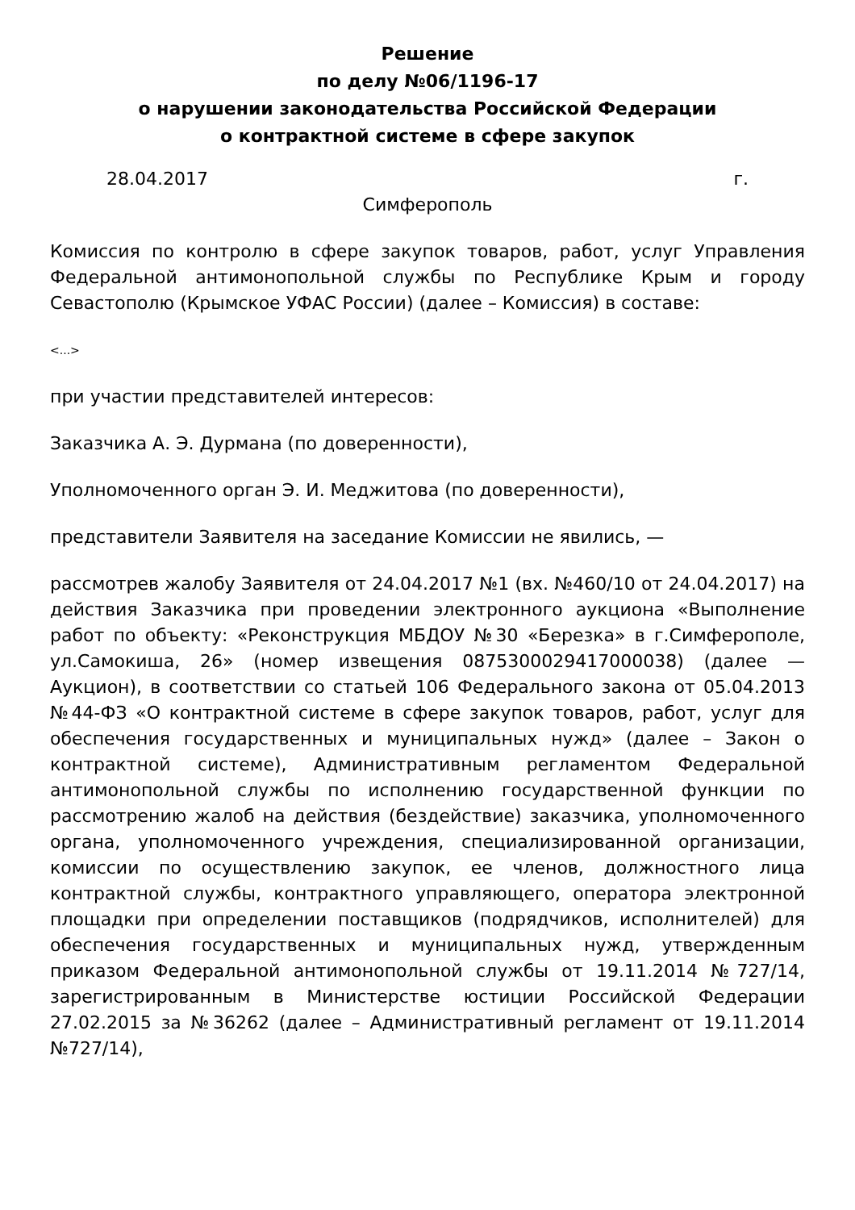Решение
по делу №06/1196-17
о нарушении законодательства Российской Федерации
о контрактной системе в сфере закупок
28.04.2017 г.
Симферополь
Комиссия по контролю в сфере закупок товаров, работ, услуг Управления Федеральной антимонопольной службы по Республике Крым и городу Севастополю (Крымское УФАС России) (далее – Комиссия) в составе:
<...>
при участии представителей интересов:
Заказчика А. Э. Дурмана (по доверенности),
Уполномоченного орган Э. И. Меджитова (по доверенности),
представители Заявителя на заседание Комиссии не явились, —
рассмотрев жалобу Заявителя от 24.04.2017 №1 (вх. №460/10 от 24.04.2017) на действия Заказчика при проведении электронного аукциона «Выполнение работ по объекту: «Реконструкция МБДОУ №30 «Березка» в г.Симферополе, ул.Самокиша, 26» (номер извещения 0875300029417000038) (далее — Аукцион), в соответствии со статьей 106 Федерального закона от 05.04.2013 №44-ФЗ «О контрактной системе в сфере закупок товаров, работ, услуг для обеспечения государственных и муниципальных нужд» (далее – Закон о контрактной системе), Административным регламентом Федеральной антимонопольной службы по исполнению государственной функции по рассмотрению жалоб на действия (бездействие) заказчика, уполномоченного органа, уполномоченного учреждения, специализированной организации, комиссии по осуществлению закупок, ее членов, должностного лица контрактной службы, контрактного управляющего, оператора электронной площадки при определении поставщиков (подрядчиков, исполнителей) для обеспечения государственных и муниципальных нужд, утвержденным приказом Федеральной антимонопольной службы от 19.11.2014 №727/14, зарегистрированным в Министерстве юстиции Российской Федерации 27.02.2015 за №36262 (далее – Административный регламент от 19.11.2014 №727/14),